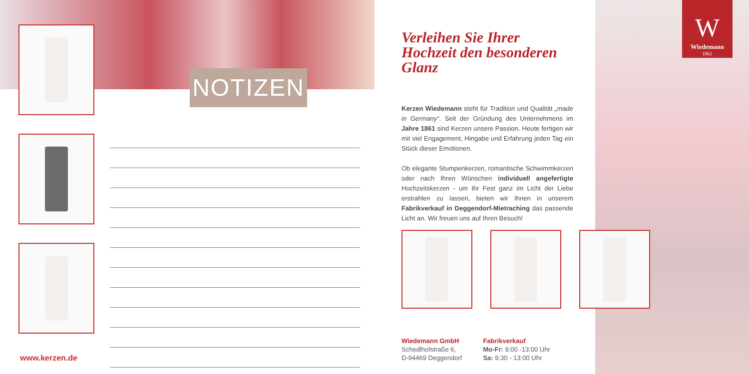NOTIZEN
www.kerzen.de
Verleihen Sie Ihrer Hochzeit den besonderen Glanz
Kerzen Wiedemann steht für Tradition und Qualität „made in Germany“. Seit der Gründung des Unternehmens im Jahre 1861 sind Kerzen unsere Passion. Heute fertigen wir mit viel Engagement, Hingabe und Erfahrung jeden Tag ein Stück dieser Emotionen.
Ob elegante Stumpenkerzen, romantische Schwimmkerzen oder nach Ihren Wünschen individuell angefertigte Hochzeitskerzen - um Ihr Fest ganz im Licht der Liebe erstrahlen zu lassen, bieten wir Ihnen in unserem Fabrikverkauf in Deggendorf-Mietraching das passende Licht an. Wir freuen uns auf Ihren Besuch!
Wiedemann GmbH
Schedlhofstraße 6,
D-94469 Deggendorf
Fabrikverkauf
Mo-Fr: 9:00 -13:00 Uhr
Sa: 9:30 - 13:00 Uhr
W
Wiedemann
1861